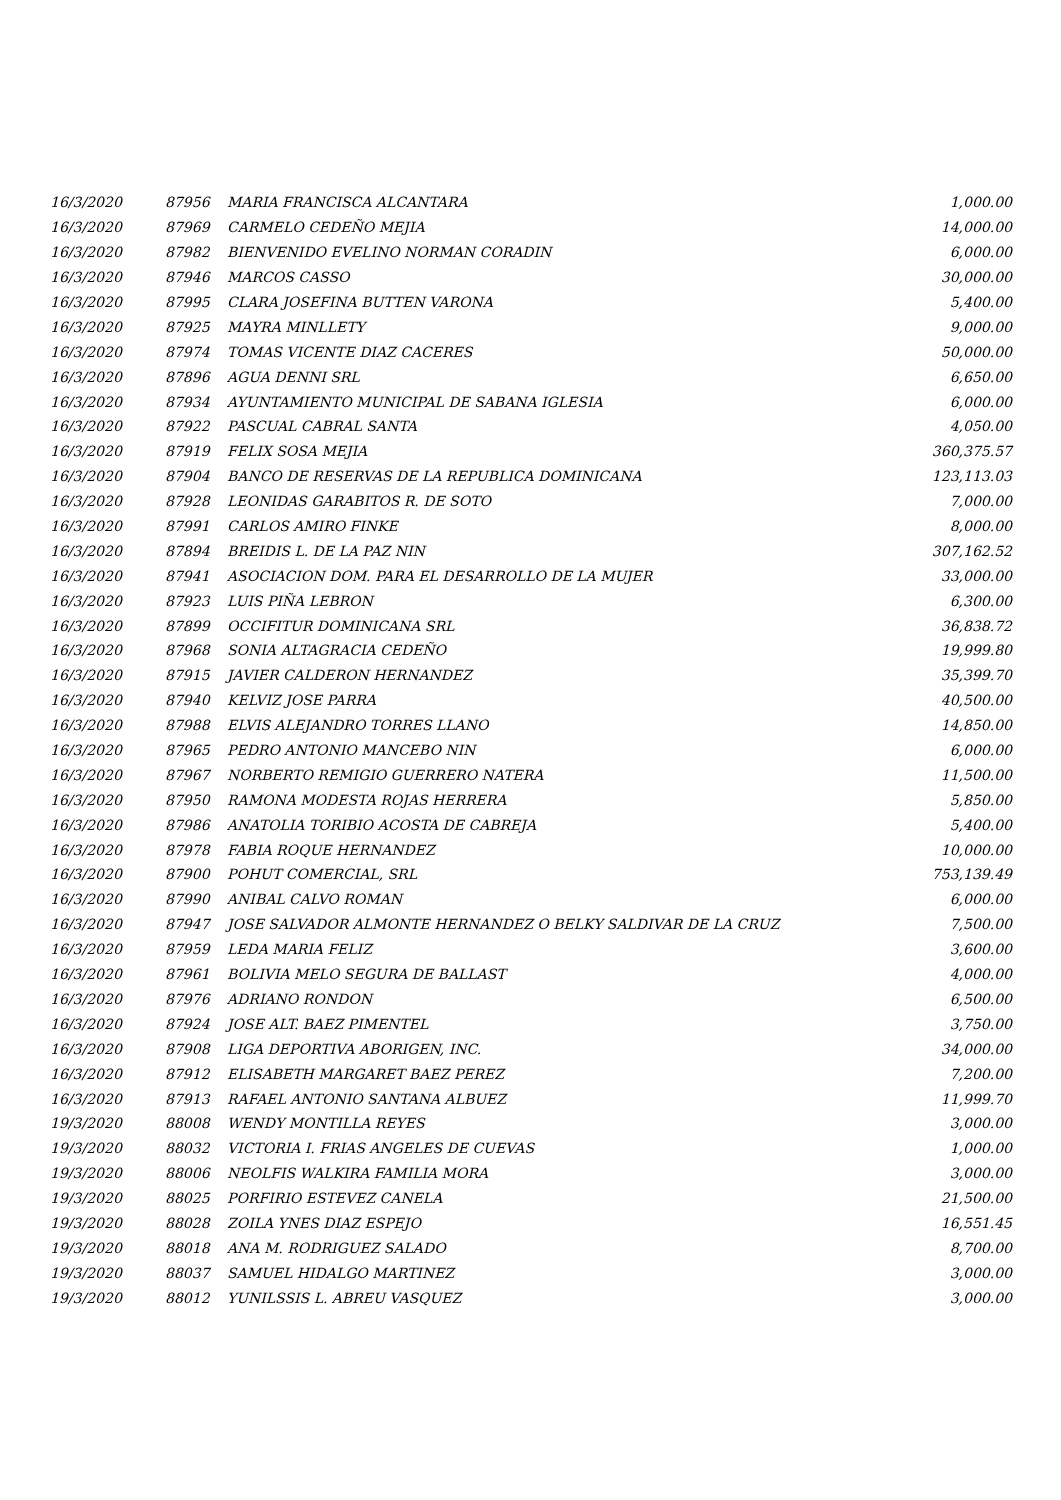| 16/3/2020 | 87956 | MARIA FRANCISCA ALCANTARA | 1,000.00 |
| 16/3/2020 | 87969 | CARMELO CEDEÑO MEJIA | 14,000.00 |
| 16/3/2020 | 87982 | BIENVENIDO EVELINO NORMAN CORADIN | 6,000.00 |
| 16/3/2020 | 87946 | MARCOS CASSO | 30,000.00 |
| 16/3/2020 | 87995 | CLARA JOSEFINA BUTTEN VARONA | 5,400.00 |
| 16/3/2020 | 87925 | MAYRA MINLLETY | 9,000.00 |
| 16/3/2020 | 87974 | TOMAS VICENTE DIAZ CACERES | 50,000.00 |
| 16/3/2020 | 87896 | AGUA DENNI SRL | 6,650.00 |
| 16/3/2020 | 87934 | AYUNTAMIENTO MUNICIPAL DE SABANA IGLESIA | 6,000.00 |
| 16/3/2020 | 87922 | PASCUAL CABRAL SANTA | 4,050.00 |
| 16/3/2020 | 87919 | FELIX SOSA MEJIA | 360,375.57 |
| 16/3/2020 | 87904 | BANCO DE RESERVAS DE LA REPUBLICA DOMINICANA | 123,113.03 |
| 16/3/2020 | 87928 | LEONIDAS GARABITOS R. DE SOTO | 7,000.00 |
| 16/3/2020 | 87991 | CARLOS AMIRO FINKE | 8,000.00 |
| 16/3/2020 | 87894 | BREIDIS L. DE LA PAZ NIN | 307,162.52 |
| 16/3/2020 | 87941 | ASOCIACION DOM. PARA EL DESARROLLO DE LA MUJER | 33,000.00 |
| 16/3/2020 | 87923 | LUIS PIÑA LEBRON | 6,300.00 |
| 16/3/2020 | 87899 | OCCIFITUR DOMINICANA SRL | 36,838.72 |
| 16/3/2020 | 87968 | SONIA ALTAGRACIA CEDEÑO | 19,999.80 |
| 16/3/2020 | 87915 | JAVIER CALDERON HERNANDEZ | 35,399.70 |
| 16/3/2020 | 87940 | KELVIZ JOSE PARRA | 40,500.00 |
| 16/3/2020 | 87988 | ELVIS ALEJANDRO TORRES LLANO | 14,850.00 |
| 16/3/2020 | 87965 | PEDRO ANTONIO MANCEBO NIN | 6,000.00 |
| 16/3/2020 | 87967 | NORBERTO REMIGIO GUERRERO NATERA | 11,500.00 |
| 16/3/2020 | 87950 | RAMONA MODESTA ROJAS HERRERA | 5,850.00 |
| 16/3/2020 | 87986 | ANATOLIA TORIBIO ACOSTA DE CABREJA | 5,400.00 |
| 16/3/2020 | 87978 | FABIA ROQUE HERNANDEZ | 10,000.00 |
| 16/3/2020 | 87900 | POHUT COMERCIAL, SRL | 753,139.49 |
| 16/3/2020 | 87990 | ANIBAL CALVO ROMAN | 6,000.00 |
| 16/3/2020 | 87947 | JOSE SALVADOR ALMONTE HERNANDEZ O BELKY SALDIVAR DE LA CRUZ | 7,500.00 |
| 16/3/2020 | 87959 | LEDA MARIA FELIZ | 3,600.00 |
| 16/3/2020 | 87961 | BOLIVIA MELO SEGURA DE BALLAST | 4,000.00 |
| 16/3/2020 | 87976 | ADRIANO RONDON | 6,500.00 |
| 16/3/2020 | 87924 | JOSE ALT. BAEZ PIMENTEL | 3,750.00 |
| 16/3/2020 | 87908 | LIGA DEPORTIVA ABORIGEN, INC. | 34,000.00 |
| 16/3/2020 | 87912 | ELISABETH MARGARET BAEZ PEREZ | 7,200.00 |
| 16/3/2020 | 87913 | RAFAEL ANTONIO SANTANA ALBUEZ | 11,999.70 |
| 19/3/2020 | 88008 | WENDY MONTILLA REYES | 3,000.00 |
| 19/3/2020 | 88032 | VICTORIA I. FRIAS ANGELES DE CUEVAS | 1,000.00 |
| 19/3/2020 | 88006 | NEOLFIS WALKIRA FAMILIA MORA | 3,000.00 |
| 19/3/2020 | 88025 | PORFIRIO ESTEVEZ CANELA | 21,500.00 |
| 19/3/2020 | 88028 | ZOILA YNES DIAZ ESPEJO | 16,551.45 |
| 19/3/2020 | 88018 | ANA M. RODRIGUEZ SALADO | 8,700.00 |
| 19/3/2020 | 88037 | SAMUEL HIDALGO MARTINEZ | 3,000.00 |
| 19/3/2020 | 88012 | YUNILSSIS L. ABREU VASQUEZ | 3,000.00 |